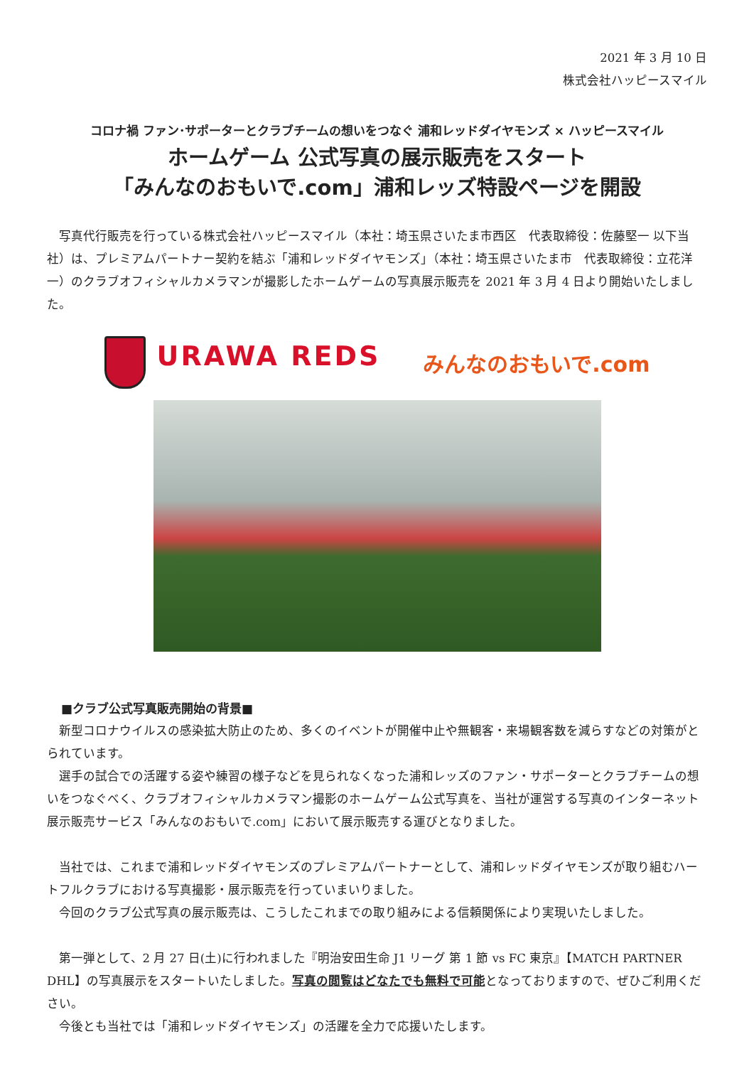2021 年 3 月 10 日
株式会社ハッピースマイル
コロナ禍 ファン･サポーターとクラブチームの想いをつなぐ 浦和レッドダイヤモンズ × ハッピースマイル
ホームゲーム 公式写真の展示販売をスタート
「みんなのおもいで.com」浦和レッズ特設ページを開設
写真代行販売を行っている株式会社ハッピースマイル（本社：埼玉県さいたま市西区　代表取締役：佐藤堅一 以下当社）は、プレミアムパートナー契約を結ぶ「浦和レッドダイヤモンズ」（本社：埼玉県さいたま市　代表取締役：立花洋一）のクラブオフィシャルカメラマンが撮影したホームゲームの写真展示販売を 2021 年 3 月 4 日より開始いたしました。
URAWA REDS
みんなのおもいで.com
■クラブ公式写真販売開始の背景■
新型コロナウイルスの感染拡大防止のため、多くのイベントが開催中止や無観客・来場観客数を減らすなどの対策がとられています。
選手の試合での活躍する姿や練習の様子などを見られなくなった浦和レッズのファン・サポーターとクラブチームの想いをつなぐべく、クラブオフィシャルカメラマン撮影のホームゲーム公式写真を、当社が運営する写真のインターネット展示販売サービス「みんなのおもいで.com」において展示販売する運びとなりました。
当社では、これまで浦和レッドダイヤモンズのプレミアムパートナーとして、浦和レッドダイヤモンズが取り組むハートフルクラブにおける写真撮影・展示販売を行っていまいりました。
今回のクラブ公式写真の展示販売は、こうしたこれまでの取り組みによる信頼関係により実現いたしました。
第一弾として、2 月 27 日(土)に行われました『明治安田生命 J1 リーグ 第 1 節 vs FC 東京』【MATCH PARTNER DHL】の写真展示をスタートいたしました。写真の閲覧はどなたでも無料で可能となっておりますので、ぜひご利用ください。
今後とも当社では「浦和レッドダイヤモンズ」の活躍を全力で応援いたします。